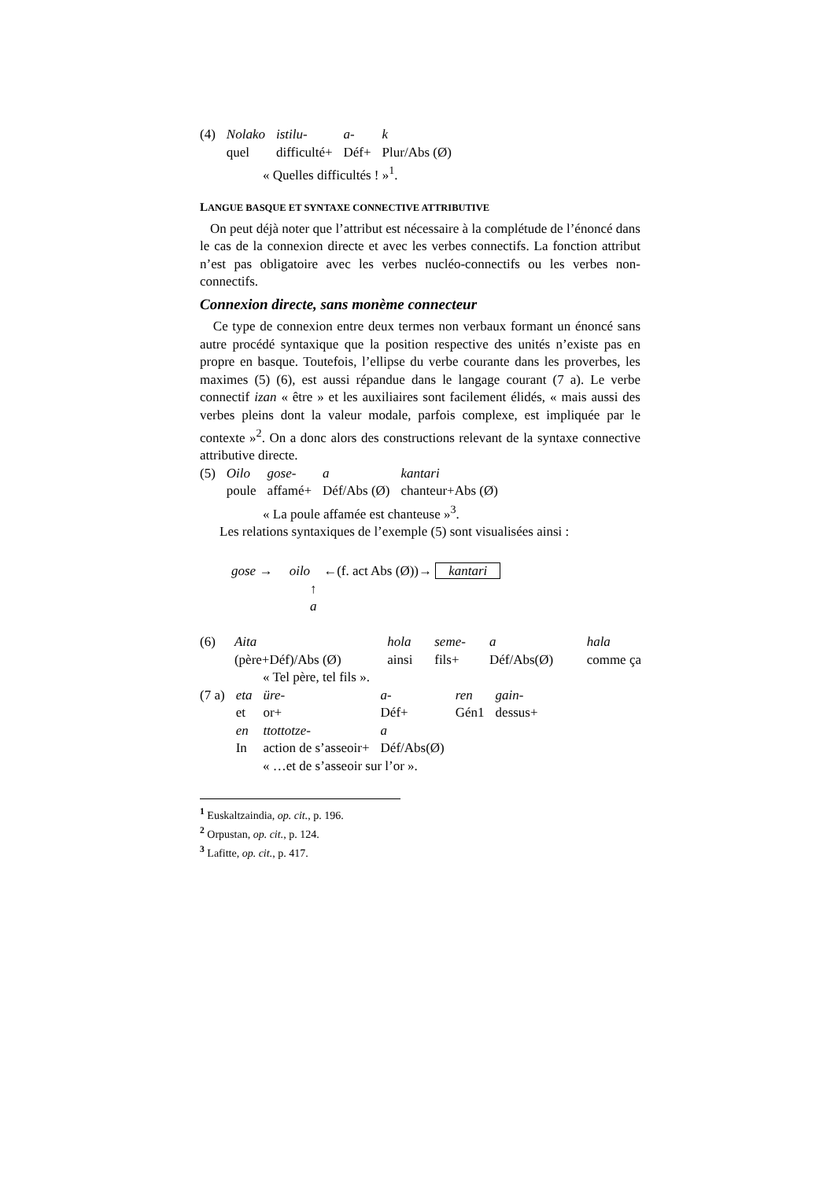| (4) | Nolako | istilu- | a- | k |
| | quel | difficulté+ | Déf+ | Plur/Abs (Ø) |
« Quelles difficultés ! »<sup>1</sup>.
LANGUE BASQUE ET SYNTAXE CONNECTIVE ATTRIBUTIVE
On peut déjà noter que l’attribut est nécessaire à la complétude de l’énoncé dans le cas de la connexion directe et avec les verbes connectifs. La fonction attribut n’est pas obligatoire avec les verbes nucléo-connectifs ou les verbes non-connectifs.
Connexion directe, sans monème connecteur
Ce type de connexion entre deux termes non verbaux formant un énoncé sans autre procédé syntaxique que la position respective des unités n’existe pas en propre en basque. Toutefois, l’ellipse du verbe courante dans les proverbes, les maximes (5) (6), est aussi répandue dans le langage courant (7 a). Le verbe connectif izan « être » et les auxiliaires sont facilement élidés, « mais aussi des verbes pleins dont la valeur modale, parfois complexe, est impliquée par le contexte »<sup>2</sup>. On a donc alors des constructions relevant de la syntaxe connective attributive directe.
| (5) | Oilo | gose- | a | kantari |
| | poule | affamé+ | Déf/Abs (Ø) | chanteur+Abs (Ø) |
« La poule affamée est chanteuse »<sup>3</sup>.
Les relations syntaxiques de l’exemple (5) sont visualisées ainsi :
gose → oilo ←(f. act Abs (Ø))→ kantari
↑
a
| (6) | Aita | hola | seme- | a | hala |
| | (père+Déf)/Abs (Ø) | ainsi | fils+ | Déf/Abs(Ø) | comme ça |
« Tel père, tel fils ».
| (7 a) | eta | üre- | a- | ren | gain- |
| | et | or+ | Déf+ | Gén1 | dessus+ |
| | en | ttottotze- | a | | |
| | In | action de s’asseoir+ | Déf/Abs(Ø) | | |
« …et de s’asseoir sur l’or ».
<sup>1</sup> Euskaltzaindia, op. cit., p. 196.
<sup>2</sup> Orpustan, op. cit., p. 124.
<sup>3</sup> Lafitte, op. cit., p. 417.